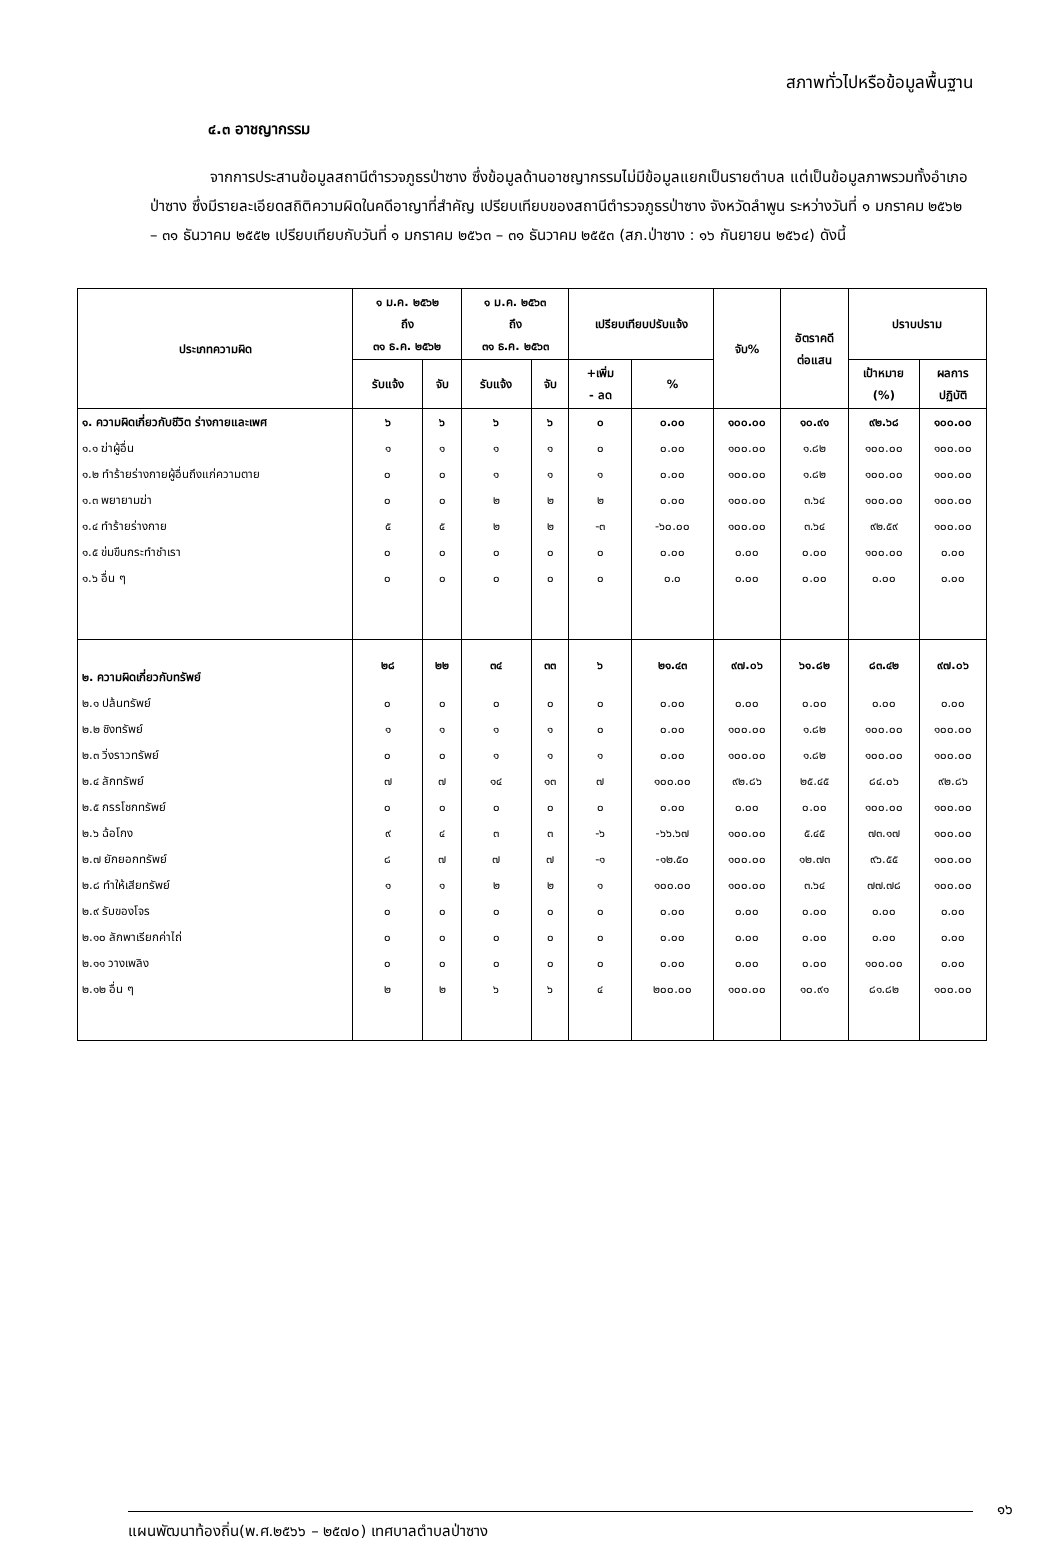สภาพทั่วไปหรือข้อมูลพื้นฐาน
๔.๓ อาชญากรรม
จากการประสานข้อมูลสถานีตำรวจภูธรป่าซาง ซึ่งข้อมูลด้านอาชญากรรมไม่มีข้อมูลแยกเป็นรายตำบล แต่เป็นข้อมูลภาพรวมทั้งอำเภอป่าซาง ซึ่งมีรายละเอียดสถิติความผิดในคดีอาญาที่สำคัญ เปรียบเทียบของสถานีตำรวจภูธรป่าซาง จังหวัดลำพูน ระหว่างวันที่ ๑ มกราคม ๒๕๖๒ – ๓๑ ธันวาคม ๒๕๕๒ เปรียบเทียบกับวันที่ ๑ มกราคม ๒๕๖๓ – ๓๑ ธันวาคม ๒๕๕๓ (สภ.ป่าซาง : ๑๖ กันยายน ๒๕๖๔) ดังนี้
| ประเภทความผิด | ๑ ม.ค. ๒๕๖๒ ถึง ๓๑ ธ.ค. ๒๕๖๒ | | ๑ ม.ค. ๒๕๖๓ ถึง ๓๑ ธ.ค. ๒๕๖๓ | | เปรียบเทียบปรับแจ้ง | | จับ% | อัตราคดี ต่อแสน | ปราบปราม | |
| --- | --- | --- | --- | --- | --- | --- | --- | --- | --- | --- |
| | รับแจ้ง | จับ | รับแจ้ง | จับ | +เพิ่ม - ลด | % | | | เป้าหมาย (%) | ผลการ ปฏิบัติ |
| ๑. ความผิดเกี่ยวกับชีวิต ร่างกายและเพศ | ๖ | ๖ | ๖ | ๖ | ๐ | ๐.๐๐ | ๑๐๐.๐๐ | ๑๐.๙๑ | ๙๒.๖๘ | ๑๐๐.๐๐ |
| ๑.๑ ฆ่าผู้อื่น | ๑ | ๑ | ๑ | ๑ | ๐ | ๐.๐๐ | ๑๐๐.๐๐ | ๑.๘๒ | ๑๐๐.๐๐ | ๑๐๐.๐๐ |
| ๑.๒ ทำร้ายร่างกายผู้อื่นถึงแก่ความตาย | ๐ | ๐ | ๑ | ๑ | ๑ | ๐.๐๐ | ๑๐๐.๐๐ | ๑.๘๒ | ๑๐๐.๐๐ | ๑๐๐.๐๐ |
| ๑.๓ พยายามฆ่า | ๐ | ๐ | ๒ | ๒ | ๒ | ๐.๐๐ | ๑๐๐.๐๐ | ๓.๖๔ | ๑๐๐.๐๐ | ๑๐๐.๐๐ |
| ๑.๔ ทำร้ายร่างกาย | ๕ | ๕ | ๒ | ๒ | -๓ | -๖๐.๐๐ | ๑๐๐.๐๐ | ๓.๖๔ | ๙๒.๕๙ | ๑๐๐.๐๐ |
| ๑.๕ ข่มขืนกระทำชำเรา | ๐ | ๐ | ๐ | ๐ | ๐ | ๐.๐๐ | ๐.๐๐ | ๐.๐๐ | ๑๐๐.๐๐ | ๐.๐๐ |
| ๑.๖ อื่น ๆ | ๐ | ๐ | ๐ | ๐ | ๐ | ๐.๐ | ๐.๐๐ | ๐.๐๐ | ๐.๐๐ | ๐.๐๐ |
| ๒. ความผิดเกี่ยวกับทรัพย์ | ๒๘ | ๒๒ | ๓๔ | ๓๓ | ๖ | ๒๑.๔๓ | ๙๗.๐๖ | ๖๑.๘๒ | ๘๓.๔๒ | ๙๗.๐๖ |
| ๒.๑ ปล้นทรัพย์ | ๐ | ๐ | ๐ | ๐ | ๐ | ๐.๐๐ | ๐.๐๐ | ๐.๐๐ | ๐.๐๐ | ๐.๐๐ |
| ๒.๒ ชิงทรัพย์ | ๑ | ๑ | ๑ | ๑ | ๐ | ๐.๐๐ | ๑๐๐.๐๐ | ๑.๘๒ | ๑๐๐.๐๐ | ๑๐๐.๐๐ |
| ๒.๓ วิ่งราวทรัพย์ | ๐ | ๐ | ๑ | ๑ | ๑ | ๐.๐๐ | ๑๐๐.๐๐ | ๑.๘๒ | ๑๐๐.๐๐ | ๑๐๐.๐๐ |
| ๒.๔ ลักทรัพย์ | ๗ | ๗ | ๑๔ | ๑๓ | ๗ | ๑๐๐.๐๐ | ๙๒.๘๖ | ๒๕.๔๕ | ๘๔.๐๖ | ๙๒.๘๖ |
| ๒.๕ กรรโชกทรัพย์ | ๐ | ๐ | ๐ | ๐ | ๐ | ๐.๐๐ | ๐.๐๐ | ๐.๐๐ | ๑๐๐.๐๐ | ๑๐๐.๐๐ |
| ๒.๖ ฉ้อโกง | ๙ | ๔ | ๓ | ๓ | -๖ | -๖๖.๖๗ | ๑๐๐.๐๐ | ๕.๔๕ | ๗๓.๑๗ | ๑๐๐.๐๐ |
| ๒.๗ ยักยอกทรัพย์ | ๘ | ๗ | ๗ | ๗ | -๑ | -๑๒.๕๐ | ๑๐๐.๐๐ | ๑๒.๗๓ | ๙๖.๕๕ | ๑๐๐.๐๐ |
| ๒.๘ ทำให้เสียทรัพย์ | ๑ | ๑ | ๒ | ๒ | ๑ | ๑๐๐.๐๐ | ๑๐๐.๐๐ | ๓.๖๔ | ๗๗.๗๘ | ๑๐๐.๐๐ |
| ๒.๙ รับของโจร | ๐ | ๐ | ๐ | ๐ | ๐ | ๐.๐๐ | ๐.๐๐ | ๐.๐๐ | ๐.๐๐ | ๐.๐๐ |
| ๒.๑๐ ลักพาเรียกค่าไถ่ | ๐ | ๐ | ๐ | ๐ | ๐ | ๐.๐๐ | ๐.๐๐ | ๐.๐๐ | ๐.๐๐ | ๐.๐๐ |
| ๒.๑๑ วางเพลิง | ๐ | ๐ | ๐ | ๐ | ๐ | ๐.๐๐ | ๐.๐๐ | ๐.๐๐ | ๑๐๐.๐๐ | ๐.๐๐ |
| ๒.๑๒ อื่น ๆ | ๒ | ๒ | ๖ | ๖ | ๔ | ๒๐๐.๐๐ | ๑๐๐.๐๐ | ๑๐.๙๑ | ๘๑.๘๒ | ๑๐๐.๐๐ |
๑๖
แผนพัฒนาท้องถิ่น(พ.ศ.๒๕๖๖ – ๒๕๗๐) เทศบาลตำบลป่าซาง